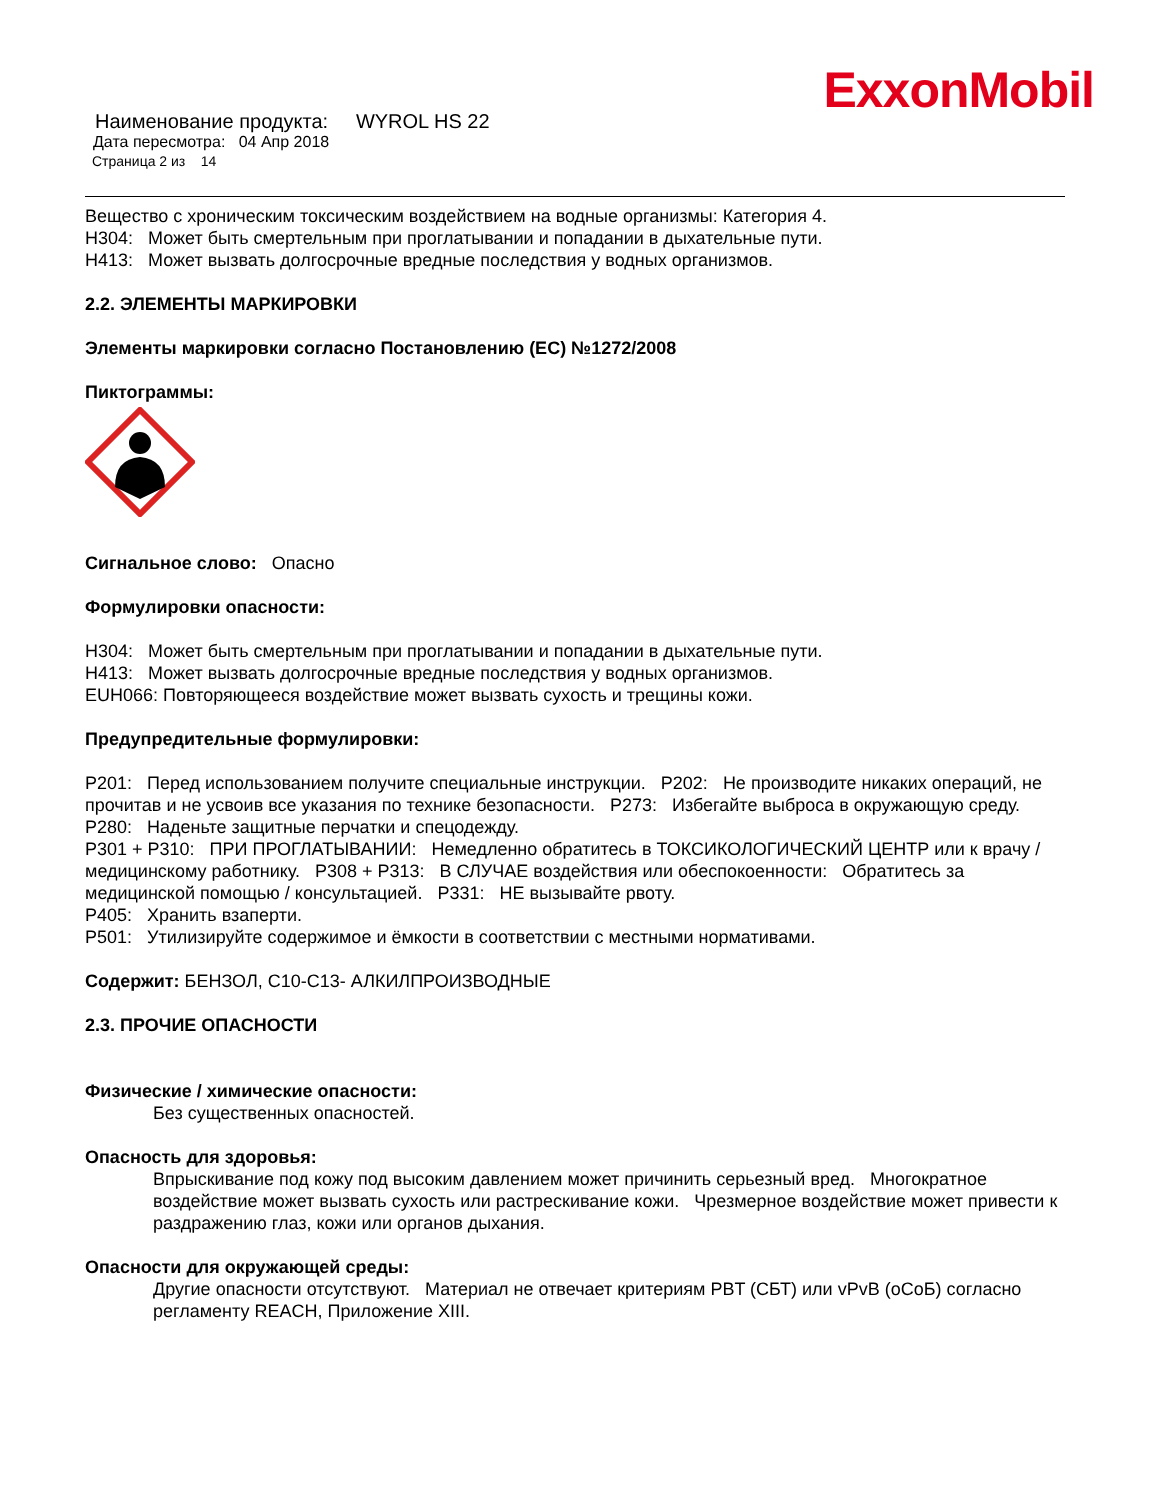ExxonMobil
Наименование продукта: WYROL HS 22
Дата пересмотра: 04 Апр 2018
Страница 2 из 14
Вещество с хроническим токсическим воздействием на водные организмы: Категория 4.
H304: Может быть смертельным при проглатывании и попадании в дыхательные пути.
H413: Может вызвать долгосрочные вредные последствия у водных организмов.
2.2. ЭЛЕМЕНТЫ МАРКИРОВКИ
Элементы маркировки согласно Постановлению (ЕС) №1272/2008
Пиктограммы:
Сигнальное слово: Опасно
Формулировки опасности:
H304: Может быть смертельным при проглатывании и попадании в дыхательные пути.
H413: Может вызвать долгосрочные вредные последствия у водных организмов.
EUH066: Повторяющееся воздействие может вызвать сухость и трещины кожи.
Предупредительные формулировки:
P201: Перед использованием получите специальные инструкции. P202: Не производите никаких операций, не прочитав и не усвоив все указания по технике безопасности. P273: Избегайте выброса в окружающую среду. P280: Наденьте защитные перчатки и спецодежду.
P301 + P310: ПРИ ПРОГЛАТЫВАНИИ: Немедленно обратитесь в ТОКСИКОЛОГИЧЕСКИЙ ЦЕНТР или к врачу / медицинскому работнику. P308 + P313: В СЛУЧАЕ воздействия или обеспокоенности: Обратитесь за медицинской помощью / консультацией. P331: НЕ вызывайте рвоту.
P405: Хранить взаперти.
P501: Утилизируйте содержимое и ёмкости в соответствии с местными нормативами.
Содержит: БЕНЗОЛ, C10-C13- АЛКИЛПРОИЗВОДНЫЕ
2.3. ПРОЧИЕ ОПАСНОСТИ
Физические / химические опасности:
Без существенных опасностей.
Опасность для здоровья:
Впрыскивание под кожу под высоким давлением может причинить серьезный вред. Многократное воздействие может вызвать сухость или растрескивание кожи. Чрезмерное воздействие может привести к раздражению глаз, кожи или органов дыхания.
Опасности для окружающей среды:
Другие опасности отсутствуют. Материал не отвечает критериям PBT (СБТ) или vPvB (оСоБ) согласно регламенту REACH, Приложение XIII.